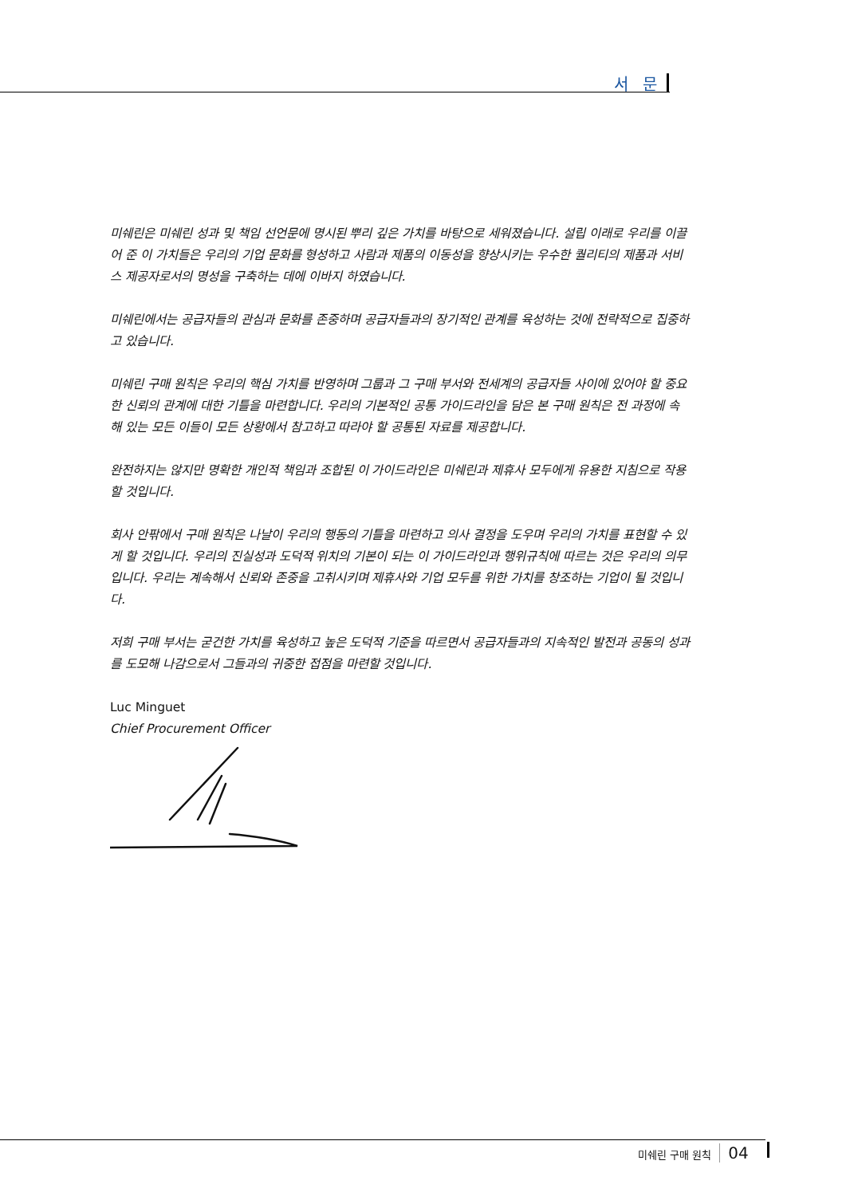서 문
미쉐린은 미쉐린 성과 및 책임 선언문에 명시된 뿌리 깊은 가치를 바탕으로 세워졌습니다. 설립 이래로 우리를 이끌어 준 이 가치들은 우리의 기업 문화를 형성하고 사람과 제품의 이동성을 향상시키는 우수한 퀄리티의 제품과 서비스 제공자로서의 명성을 구축하는 데에 이바지 하였습니다.
미쉐린에서는 공급자들의 관심과 문화를 존중하며 공급자들과의 장기적인 관계를 육성하는 것에 전략적으로 집중하고 있습니다.
미쉐린 구매 원칙은 우리의 핵심 가치를 반영하며 그룹과 그 구매 부서와 전세계의 공급자들 사이에 있어야 할 중요한 신뢰의 관계에 대한 기틀을 마련합니다. 우리의 기본적인 공통 가이드라인을 담은 본 구매 원칙은 전 과정에 속해 있는 모든 이들이 모든 상황에서 참고하고 따라야 할 공통된 자료를 제공합니다.
완전하지는 않지만 명확한 개인적 책임과 조합된 이 가이드라인은 미쉐린과 제휴사 모두에게 유용한 지침으로 작용할 것입니다.
회사 안팎에서 구매 원칙은 나날이 우리의 행동의 기틀을 마련하고 의사 결정을 도우며 우리의 가치를 표현할 수 있게 할 것입니다. 우리의 진실성과 도덕적 위치의 기본이 되는 이 가이드라인과 행위규칙에 따르는 것은 우리의 의무입니다. 우리는 계속해서 신뢰와 존중을 고취시키며 제휴사와 기업 모두를 위한 가치를 창조하는 기업이 될 것입니다.
저희 구매 부서는 굳건한 가치를 육성하고 높은 도덕적 기준을 따르면서 공급자들과의 지속적인 발전과 공동의 성과를 도모해 나감으로서 그들과의 귀중한 접점을 마련할 것입니다.
Luc Minguet
Chief Procurement Officer
미쉐린 구매 원칙 04